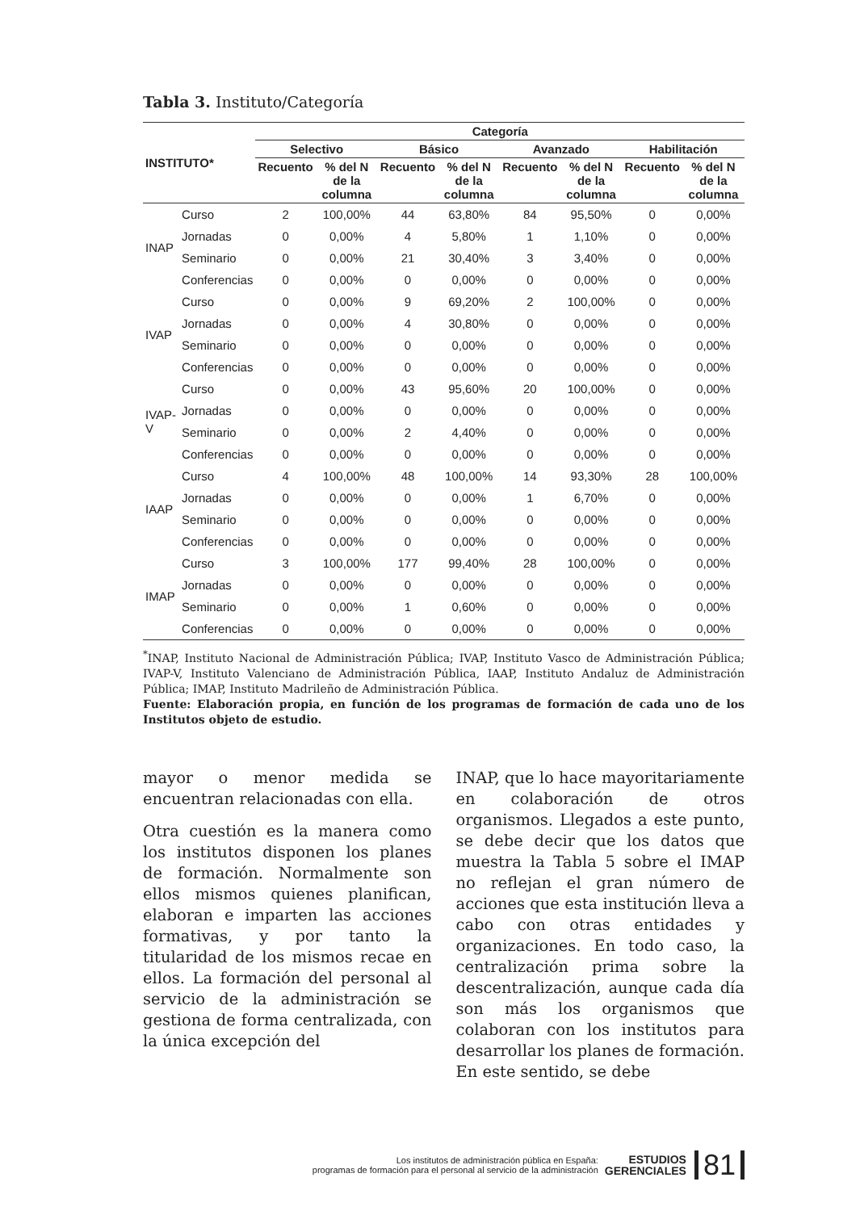Tabla 3. Instituto/Categoría
| INSTITUTO* | | Categoría | | | | | | | |
| --- | --- | --- | --- | --- | --- | --- | --- | --- | --- |
| | | Selectivo | | Básico | | Avanzado | | Habilitación | |
| | | Recuento | % del N de la columna | Recuento | % del N de la columna | Recuento | % del N de la columna | Recuento | % del N de la columna |
| INAP | Curso | 2 | 100,00% | 44 | 63,80% | 84 | 95,50% | 0 | 0,00% |
| | Jornadas | 0 | 0,00% | 4 | 5,80% | 1 | 1,10% | 0 | 0,00% |
| | Seminario | 0 | 0,00% | 21 | 30,40% | 3 | 3,40% | 0 | 0,00% |
| | Conferencias | 0 | 0,00% | 0 | 0,00% | 0 | 0,00% | 0 | 0,00% |
| IVAP | Curso | 0 | 0,00% | 9 | 69,20% | 2 | 100,00% | 0 | 0,00% |
| | Jornadas | 0 | 0,00% | 4 | 30,80% | 0 | 0,00% | 0 | 0,00% |
| | Seminario | 0 | 0,00% | 0 | 0,00% | 0 | 0,00% | 0 | 0,00% |
| | Conferencias | 0 | 0,00% | 0 | 0,00% | 0 | 0,00% | 0 | 0,00% |
| IVAP-V | Curso | 0 | 0,00% | 43 | 95,60% | 20 | 100,00% | 0 | 0,00% |
| | Jornadas | 0 | 0,00% | 0 | 0,00% | 0 | 0,00% | 0 | 0,00% |
| | Seminario | 0 | 0,00% | 2 | 4,40% | 0 | 0,00% | 0 | 0,00% |
| | Conferencias | 0 | 0,00% | 0 | 0,00% | 0 | 0,00% | 0 | 0,00% |
| IAAP | Curso | 4 | 100,00% | 48 | 100,00% | 14 | 93,30% | 28 | 100,00% |
| | Jornadas | 0 | 0,00% | 0 | 0,00% | 1 | 6,70% | 0 | 0,00% |
| | Seminario | 0 | 0,00% | 0 | 0,00% | 0 | 0,00% | 0 | 0,00% |
| | Conferencias | 0 | 0,00% | 0 | 0,00% | 0 | 0,00% | 0 | 0,00% |
| IMAP | Curso | 3 | 100,00% | 177 | 99,40% | 28 | 100,00% | 0 | 0,00% |
| | Jornadas | 0 | 0,00% | 0 | 0,00% | 0 | 0,00% | 0 | 0,00% |
| | Seminario | 0 | 0,00% | 1 | 0,60% | 0 | 0,00% | 0 | 0,00% |
| | Conferencias | 0 | 0,00% | 0 | 0,00% | 0 | 0,00% | 0 | 0,00% |
<sup>*</sup> INAP, Instituto Nacional de Administración Pública; IVAP, Instituto Vasco de Administración Pública; IVAP-V, Instituto Valenciano de Administración Pública, IAAP, Instituto Andaluz de Administración Pública; IMAP, Instituto Madrileño de Administración Pública.
Fuente: Elaboración propia, en función de los programas de formación de cada uno de los Institutos objeto de estudio.
mayor o menor medida se encuentran relacionadas con ella.
Otra cuestión es la manera como los institutos disponen los planes de formación. Normalmente son ellos mismos quienes planifican, elaboran e imparten las acciones formativas, y por tanto la titularidad de los mismos recae en ellos. La formación del personal al servicio de la administración se gestiona de forma centralizada, con la única excepción del
INAP, que lo hace mayoritariamente en colaboración de otros organismos. Llegados a este punto, se debe decir que los datos que muestra la Tabla 5 sobre el IMAP no reflejan el gran número de acciones que esta institución lleva a cabo con otras entidades y organizaciones. En todo caso, la centralización prima sobre la descentralización, aunque cada día son más los organismos que colaboran con los institutos para desarrollar los planes de formación. En este sentido, se debe
Los institutos de administración pública en España:
programas de formación para el personal al servicio de la administración
ESTUDIOS
GERENCIALES
81